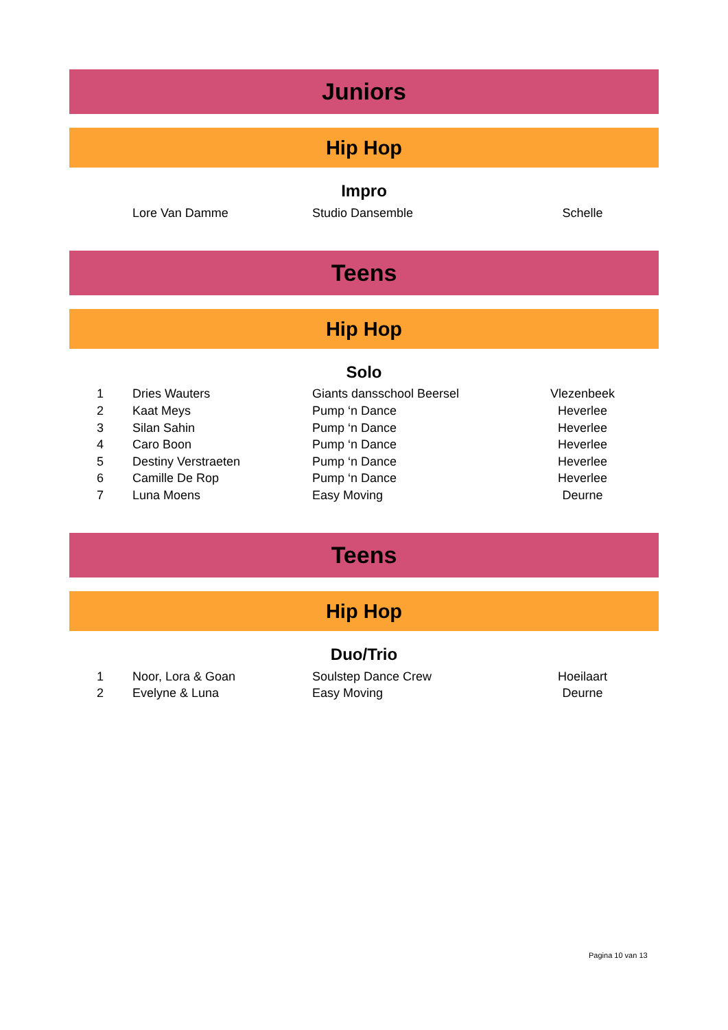Juniors
Hip Hop
Impro
| | Lore Van Damme | Studio Dansemble | Schelle | |
Teens
Hip Hop
Solo
| 1 | Dries Wauters | Giants dansschool Beersel | Vlezenbeek | |
| 2 | Kaat Meys | Pump ‘n Dance | Heverlee | |
| 3 | Silan Sahin | Pump ‘n Dance | Heverlee | |
| 4 | Caro Boon | Pump ‘n Dance | Heverlee | |
| 5 | Destiny Verstraeten | Pump ‘n Dance | Heverlee | |
| 6 | Camille De Rop | Pump ‘n Dance | Heverlee | |
| 7 | Luna Moens | Easy Moving | Deurne | |
Teens
Hip Hop
Duo/Trio
| 1 | Noor, Lora & Goan | Soulstep Dance Crew | Hoeilaart | |
| 2 | Evelyne & Luna | Easy Moving | Deurne | |
Pagina 10 van 13